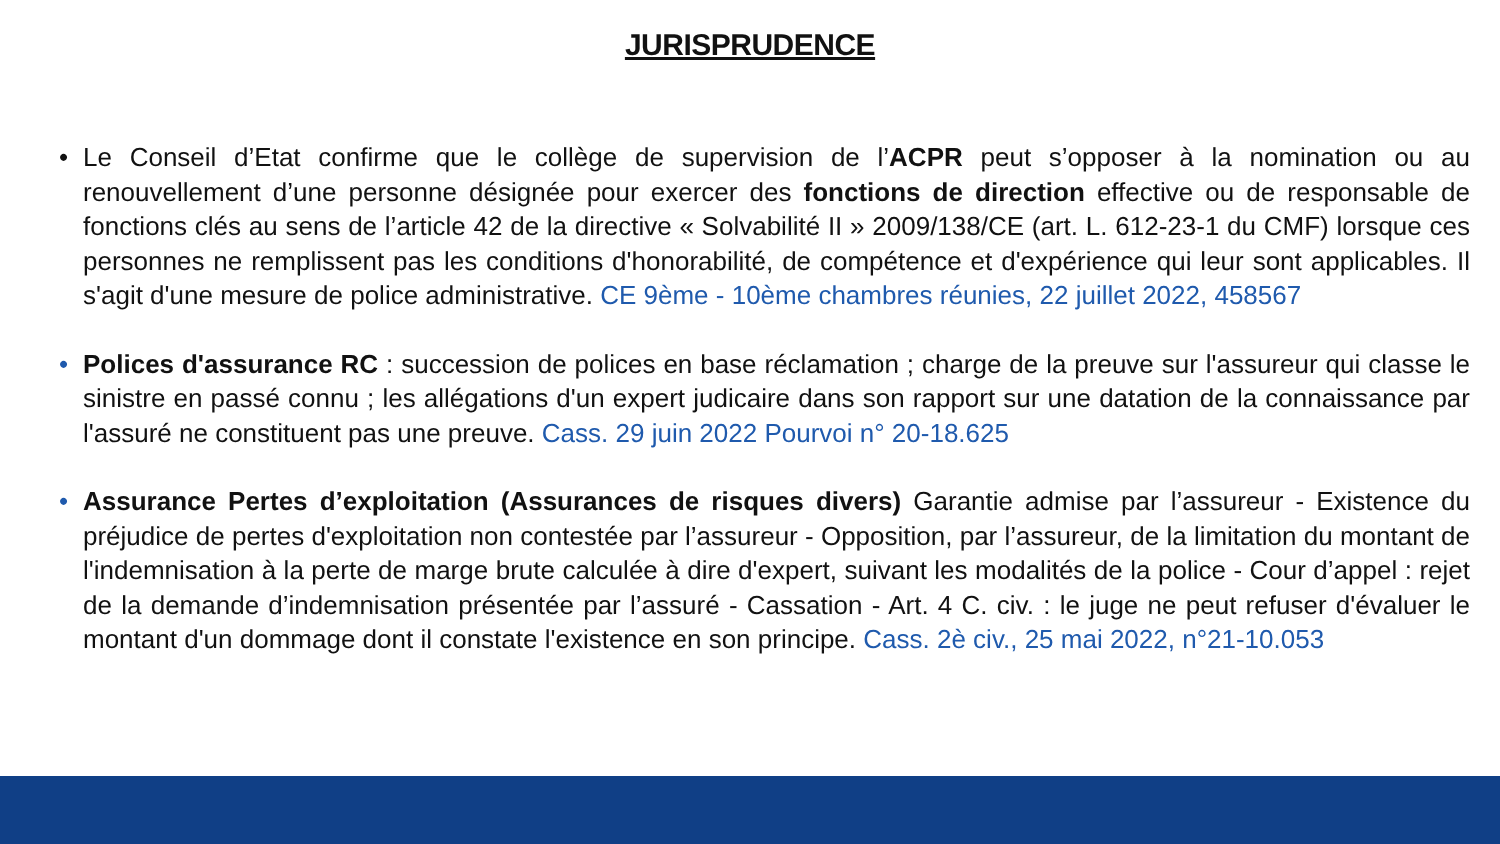JURISPRUDENCE
• Le Conseil d’Etat confirme que le collège de supervision de l’ACPR peut s’opposer à la nomination ou au renouvellement d’une personne désignée pour exercer des fonctions de direction effective ou de responsable de fonctions clés au sens de l’article 42 de la directive « Solvabilité II » 2009/138/CE (art. L. 612-23-1 du CMF) lorsque ces personnes ne remplissent pas les conditions d'honorabilité, de compétence et d'expérience qui leur sont applicables. Il s'agit d'une mesure de police administrative. CE 9ème - 10ème chambres réunies, 22 juillet 2022, 458567
• Polices d'assurance RC : succession de polices en base réclamation ; charge de la preuve sur l'assureur qui classe le sinistre en passé connu ; les allégations d'un expert judicaire dans son rapport sur une datation de la connaissance par l'assuré ne constituent pas une preuve. Cass. 29 juin 2022 Pourvoi n° 20-18.625
• Assurance Pertes d’exploitation (Assurances de risques divers) Garantie admise par l’assureur - Existence du préjudice de pertes d'exploitation non contestée par l’assureur - Opposition, par l’assureur, de la limitation du montant de l'indemnisation à la perte de marge brute calculée à dire d'expert, suivant les modalités de la police - Cour d’appel : rejet de la demande d’indemnisation présentée par l’assuré - Cassation - Art. 4 C. civ. : le juge ne peut refuser d'évaluer le montant d'un dommage dont il constate l'existence en son principe. Cass. 2è civ., 25 mai 2022, n°21-10.053